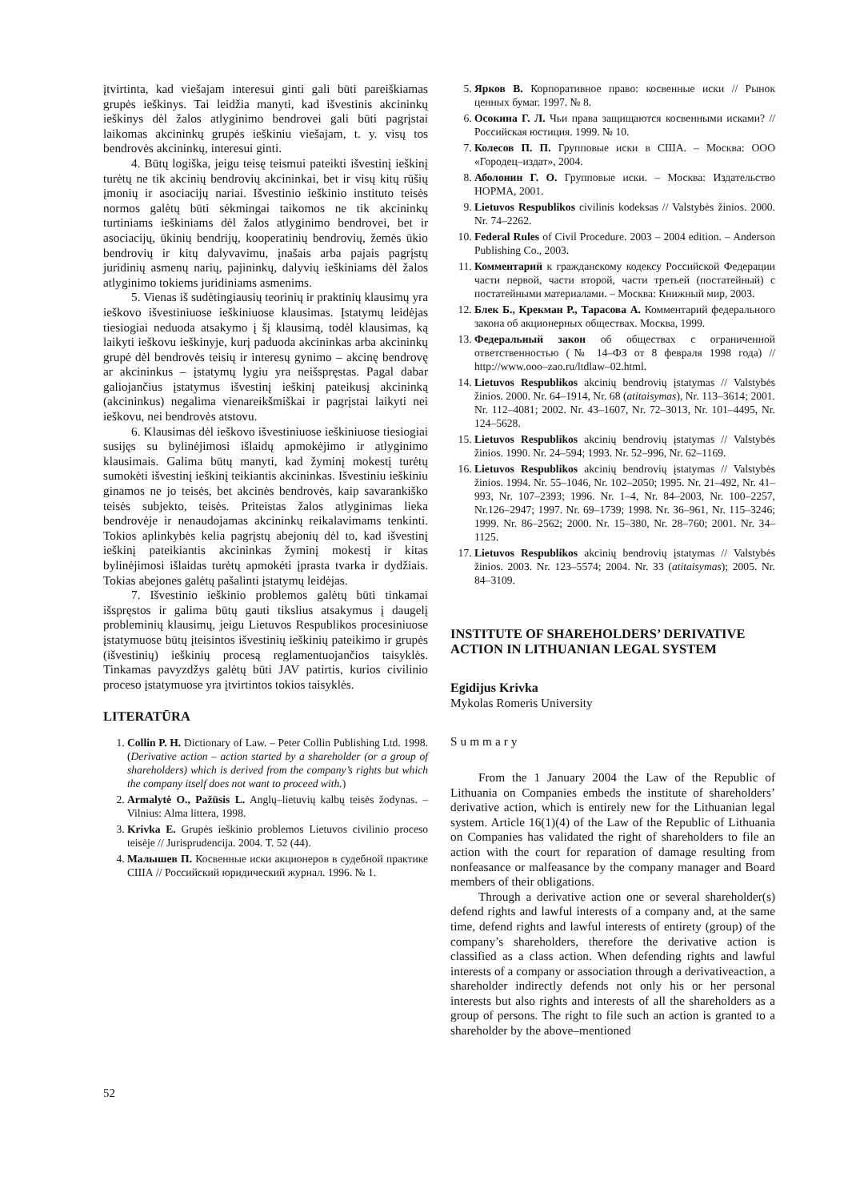įtvirtinta, kad viešajam interesui ginti gali būti pareiškiamas grupės ieškinys. Tai leidžia manyti, kad išvestinis akcininkų ieškinys dėl žalos atlyginimo bendrovei gali būti pagrįstai laikomas akcininkų grupės ieškiniu viešajam, t. y. visų tos bendrovės akcininkų, interesui ginti.
4. Būtų logiška, jeigu teisę teismui pateikti išvestinį ieškinį turėtų ne tik akcinių bendrovių akcininkai, bet ir visų kitų rūšių įmonių ir asociacijų nariai. Išvestinio ieškinio instituto teisės normos galėtų būti sėkmingai taikomos ne tik akcininkų turtiniams ieškiniams dėl žalos atlyginimo bendrovei, bet ir asociacijų, ūkinių bendrijų, kooperatinių bendrovių, žemės ūkio bendrovių ir kitų dalyvavimu, įnašais arba pajais pagrįstų juridinių asmenų narių, pajininkų, dalyvių ieškiniams dėl žalos atlyginimo tokiems juridiniams asmenims.
5. Vienas iš sudėtingiausių teorinių ir praktinių klausimų yra ieškovo išvestiniuose ieškiniuose klausimas. Įstatymų leidėjas tiesiogiai neduoda atsakymo į šį klausimą, todėl klausimas, ką laikyti ieškovu ieškinyje, kurį paduoda akcininkas arba akcininkų grupė dėl bendrovės teisių ir interesų gynimo – akcinę bendrovę ar akcininkus – įstatymų lygiu yra neišspręstas. Pagal dabar galiojančius įstatymus išvestinį ieškinį pateikusį akcininką (akcininkus) negalima vienareikšmiškai ir pagrįstai laikyti nei ieškovu, nei bendrovės atstovu.
6. Klausimas dėl ieškovo išvestiniuose ieškiniuose tiesiogiai susijęs su bylinėjimosi išlaidų apmokėjimo ir atlyginimo klausimais. Galima būtų manyti, kad žyminį mokestį turėtų sumokėti išvestinį ieškinį teikiantis akcininkas. Išvestiniu ieškiniu ginamos ne jo teisės, bet akcinės bendrovės, kaip savarankiško teisės subjekto, teisės. Priteistas žalos atlyginimas lieka bendrovėje ir nenaudojamas akcininkų reikalavimams tenkinti. Tokios aplinkybės kelia pagrįstų abejonių dėl to, kad išvestinį ieškinį pateikiantis akcininkas žyminį mokestį ir kitas bylinėjimosi išlaidas turėtų apmokėti įprasta tvarka ir dydžiais. Tokias abejones galėtų pašalinti įstatymų leidėjas.
7. Išvestinio ieškinio problemos galėtų būti tinkamai išspręstos ir galima būtų gauti tikslius atsakymus į daugelį probleminių klausimų, jeigu Lietuvos Respublikos procesiniuose įstatymuose būtų įteisintos išvestinių ieškinių pateikimo ir grupės (išvestinių) ieškinių procesą reglamentuojančios taisyklės. Tinkamas pavyzdžys galėtų būti JAV patirtis, kurios civilinio proceso įstatymuose yra įtvirtintos tokios taisyklės.
LITERATŪRA
1. Collin P. H. Dictionary of Law. – Peter Collin Publishing Ltd. 1998. (Derivative action – action started by a shareholder (or a group of shareholders) which is derived from the company’s rights but which the company itself does not want to proceed with.)
2. Armalytė O., Pažūsis L. Anglų–lietuvių kalbų teisės žodynas. – Vilnius: Alma littera, 1998.
3. Krivka E. Grupės ieškinio problemos Lietuvos civilinio proceso teisėje // Jurisprudencija. 2004. T. 52 (44).
4. Малышев П. Косвенные иски акционеров в судебной практике США // Российский юридический журнал. 1996. № 1.
5. Ярков В. Корпоративное право: косвенные иски // Рынок ценных бумаг. 1997. № 8.
6. Осокина Г. Л. Чьи права защищаются косвенными исками? // Российская юстиция. 1999. № 10.
7. Колесов П. П. Групповые иски в США. – Москва: ООО «Городец–издат», 2004.
8. Аболонин Г. О. Групповые иски. – Москва: Издательство НОРМА, 2001.
9. Lietuvos Respublikos civilinis kodeksas // Valstybės žinios. 2000. Nr. 74–2262.
10. Federal Rules of Civil Procedure. 2003 – 2004 edition. – Anderson Publishing Co., 2003.
11. Комментарий к гражданскому кодексу Российской Федерации части первой, части второй, части третьей (постатейный) с постатейными материалами. – Москва: Книжный мир, 2003.
12. Блек Б., Крекман Р., Тарасова А. Комментарий федерального закона об акционерных обществах. Москва, 1999.
13. Федеральный закон об обществах с ограниченной ответственностью (№ 14–ФЗ от 8 февраля 1998 года) // http://www.ooo–zao.ru/ltdlaw–02.html.
14. Lietuvos Respublikos akcinių bendrovių įstatymas // Valstybės žinios. 2000. Nr. 64–1914, Nr. 68 (atitaisymas), Nr. 113–3614; 2001. Nr. 112–4081; 2002. Nr. 43–1607, Nr. 72–3013, Nr. 101–4495, Nr. 124–5628.
15. Lietuvos Respublikos akcinių bendrovių įstatymas // Valstybės žinios. 1990. Nr. 24–594; 1993. Nr. 52–996, Nr. 62–1169.
16. Lietuvos Respublikos akcinių bendrovių įstatymas // Valstybės žinios. 1994. Nr. 55–1046, Nr. 102–2050; 1995. Nr. 21–492, Nr. 41–993, Nr. 107–2393; 1996. Nr. 1–4, Nr. 84–2003, Nr. 100–2257, Nr.126–2947; 1997. Nr. 69–1739; 1998. Nr. 36–961, Nr. 115–3246; 1999. Nr. 86–2562; 2000. Nr. 15–380, Nr. 28–760; 2001. Nr. 34–1125.
17. Lietuvos Respublikos akcinių bendrovių įstatymas // Valstybės žinios. 2003. Nr. 123–5574; 2004. Nr. 33 (atitaisymas); 2005. Nr. 84–3109.
INSTITUTE OF SHAREHOLDERS’ DERIVATIVE ACTION IN LITHUANIAN LEGAL SYSTEM
Egidijus Krivka
Mykolas Romeris University
Summary
From the 1 January 2004 the Law of the Republic of Lithuania on Companies embeds the institute of shareholders’ derivative action, which is entirely new for the Lithuanian legal system. Article 16(1)(4) of the Law of the Republic of Lithuania on Companies has validated the right of shareholders to file an action with the court for reparation of damage resulting from nonfeasance or malfeasance by the company manager and Board members of their obligations.
Through a derivative action one or several shareholder(s) defend rights and lawful interests of a company and, at the same time, defend rights and lawful interests of entirety (group) of the company’s shareholders, therefore the derivative action is classified as a class action. When defending rights and lawful interests of a company or association through a derivativeaction, a shareholder indirectly defends not only his or her personal interests but also rights and interests of all the shareholders as a group of persons. The right to file such an action is granted to a shareholder by the above–mentioned
52